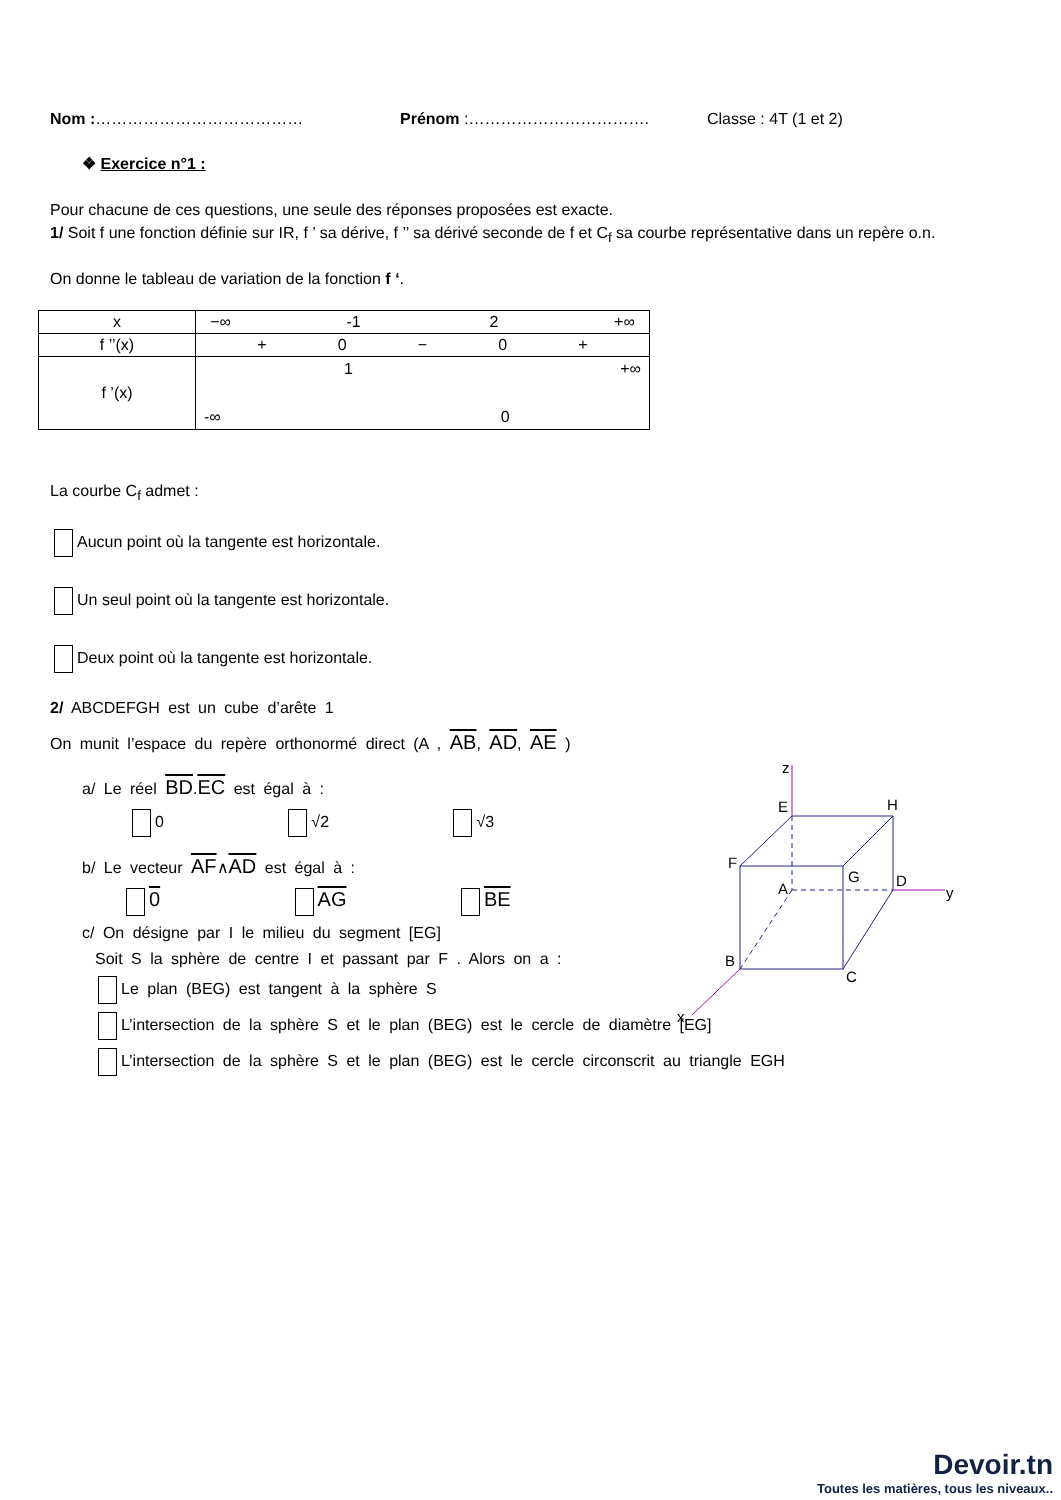Nom :………………………………… Prénom :……………………………. Classe : 4T (1 et 2)
❖ Exercice n°1 :
Pour chacune de ces questions, une seule des réponses proposées est exacte.
1/ Soit f une fonction définie sur IR, f ’ sa dérive, f ’’ sa dérivé seconde de f et C<sub>f</sub> sa courbe représentative dans un repère o.n.
On donne le tableau de variation de la fonction f ‘.
| x | −∞ -1 2 +∞ |
| f ’’(x) | + 0 − 0 + |
| f ’(x) | 1 +∞ -∞ 0 |
La courbe C<sub>f</sub> admet :
Aucun point où la tangente est horizontale.
Un seul point où la tangente est horizontale.
Deux point où la tangente est horizontale.
2/ ABCDEFGH est un cube d’arête 1
On munit l’espace du repère orthonormé direct (A , AB, AD, AE )
a/ Le réel BD.EC est égal à :
0 √2 √3
b/ Le vecteur AF∧AD est égal à :
0 AG BE
c/ On désigne par I le milieu du segment [EG]
Soit S la sphère de centre I et passant par F . Alors on a :
Le plan (BEG) est tangent à la sphère S
L’intersection de la sphère S et le plan (BEG) est le cercle de diamètre [EG]
L’intersection de la sphère S et le plan (BEG) est le cercle circonscrit au triangle EGH
z
E
H
F
G
A
D
y
B
C
x
Devoir.tn
Toutes les matières, tous les niveaux..